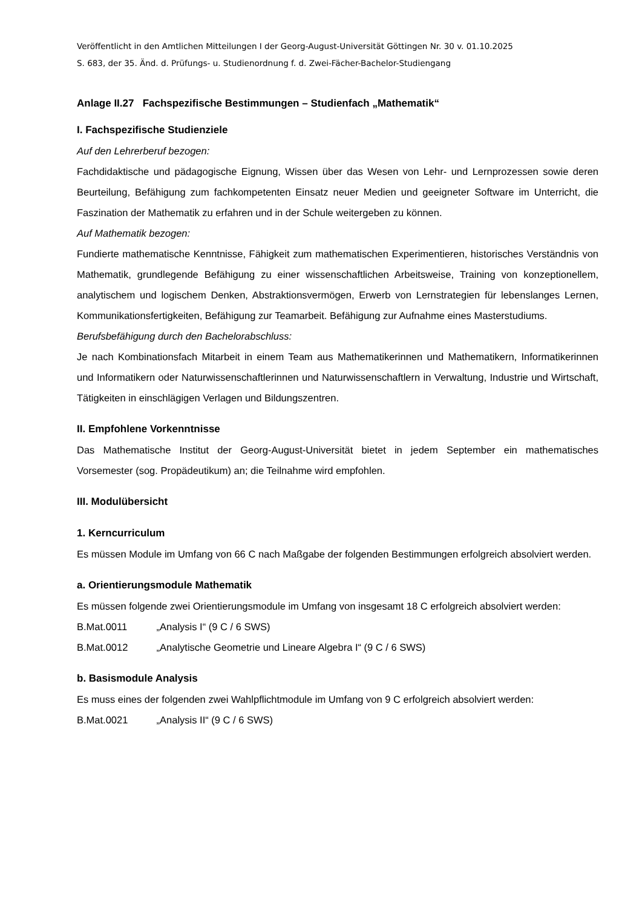Veröffentlicht in den Amtlichen Mitteilungen I der Georg-August-Universität Göttingen Nr. 30 v. 01.10.2025
S. 683, der 35. Änd. d. Prüfungs- u. Studienordnung f. d. Zwei-Fächer-Bachelor-Studiengang
Anlage II.27 Fachspezifische Bestimmungen – Studienfach „Mathematik“
I. Fachspezifische Studienziele
Auf den Lehrerberuf bezogen:
Fachdidaktische und pädagogische Eignung, Wissen über das Wesen von Lehr- und Lernprozessen sowie deren Beurteilung, Befähigung zum fachkompetenten Einsatz neuer Medien und geeigneter Software im Unterricht, die Faszination der Mathematik zu erfahren und in der Schule weitergeben zu können.
Auf Mathematik bezogen:
Fundierte mathematische Kenntnisse, Fähigkeit zum mathematischen Experimentieren, historisches Verständnis von Mathematik, grundlegende Befähigung zu einer wissenschaftlichen Arbeitsweise, Training von konzeptionellem, analytischem und logischem Denken, Abstraktionsvermögen, Erwerb von Lernstrategien für lebenslanges Lernen, Kommunikationsfertigkeiten, Befähigung zur Teamarbeit. Befähigung zur Aufnahme eines Masterstudiums.
Berufsbefähigung durch den Bachelorabschluss:
Je nach Kombinationsfach Mitarbeit in einem Team aus Mathematikerinnen und Mathematikern, Informatikerinnen und Informatikern oder Naturwissenschaftlerinnen und Naturwissenschaftlern in Verwaltung, Industrie und Wirtschaft, Tätigkeiten in einschlägigen Verlagen und Bildungszentren.
II. Empfohlene Vorkenntnisse
Das Mathematische Institut der Georg-August-Universität bietet in jedem September ein mathematisches Vorsemester (sog. Propädeutikum) an; die Teilnahme wird empfohlen.
III. Modulübersicht
1. Kerncurriculum
Es müssen Module im Umfang von 66 C nach Maßgabe der folgenden Bestimmungen erfolgreich absolviert werden.
a. Orientierungsmodule Mathematik
Es müssen folgende zwei Orientierungsmodule im Umfang von insgesamt 18 C erfolgreich absolviert werden:
B.Mat.0011 „Analysis I“ (9 C / 6 SWS)
B.Mat.0012 „Analytische Geometrie und Lineare Algebra I“ (9 C / 6 SWS)
b. Basismodule Analysis
Es muss eines der folgenden zwei Wahlpflichtmodule im Umfang von 9 C erfolgreich absolviert werden:
B.Mat.0021 „Analysis II“ (9 C / 6 SWS)